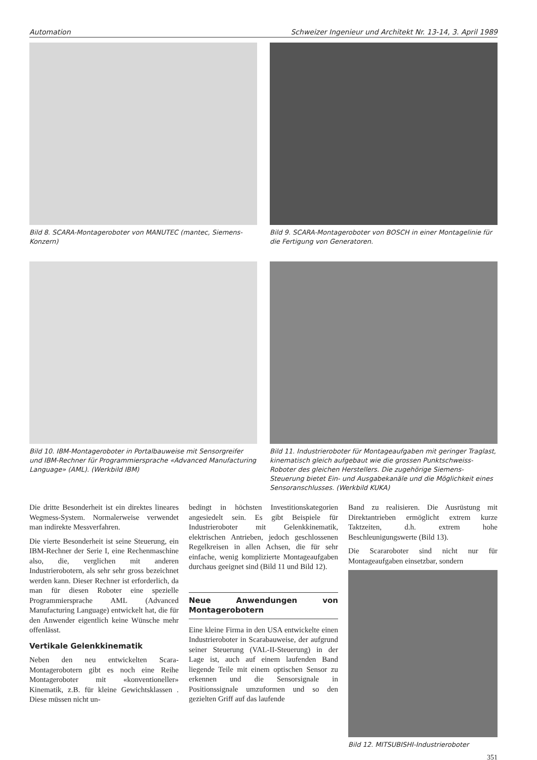Automation Schweizer Ingenieur und Architekt Nr. 13-14, 3. April 1989
Bild 8. SCARA-Montageroboter von MANUTEC (mantec, Siemens-Konzern)
Bild 9. SCARA-Montageroboter von BOSCH in einer Montagelinie für die Fertigung von Generatoren.
Bild 10. IBM-Montageroboter in Portalbauweise mit Sensorgreifer und IBM-Rechner für Programmiersprache «Advanced Manufacturing Language» (AML). (Werkbild IBM)
Bild 11. Industrieroboter für Montageaufgaben mit geringer Traglast, kinematisch gleich aufgebaut wie die grossen Punktschweiss-Roboter des gleichen Herstellers. Die zugehörige Siemens-Steuerung bietet Ein- und Ausgabekanäle und die Möglichkeit eines Sensoranschlusses. (Werkbild KUKA)
Die dritte Besonderheit ist ein direktes lineares Wegmess-System. Normalerweise verwendet man indirekte Messverfahren.
Die vierte Besonderheit ist seine Steuerung, ein IBM-Rechner der Serie I, eine Rechenmaschine also, die, verglichen mit anderen Industrierobotern, als sehr sehr gross bezeichnet werden kann. Dieser Rechner ist erforderlich, da man für diesen Roboter eine spezielle Programmiersprache AML (Advanced Manufacturing Language) entwickelt hat, die für den Anwender eigentlich keine Wünsche mehr offenlässt.
Vertikale Gelenkkinematik
Neben den neu entwickelten Scara-Montagerobotern gibt es noch eine Reihe Montageroboter mit «konventioneller» Kinematik, z.B. für kleine Gewichtsklassen . Diese müssen nicht un-
bedingt in höchsten Investitionskategorien angesiedelt sein. Es gibt Beispiele für Industrieroboter mit Gelenkkinematik, elektrischen Antrieben, jedoch geschlossenen Regelkreisen in allen Achsen, die für sehr einfache, wenig komplizierte Montageaufgaben durchaus geeignet sind (Bild 11 und Bild 12).
Neue Anwendungen von Montagerobotern
Eine kleine Firma in den USA entwickelte einen Industrieroboter in Scarabauweise, der aufgrund seiner Steuerung (VAL-II-Steuerung) in der Lage ist, auch auf einem laufenden Band liegende Teile mit einem optischen Sensor zu erkennen und die Sensorsignale in Positionssignale umzuformen und so den gezielten Griff auf das laufende
Band zu realisieren. Die Ausrüstung mit Direktantrieben ermöglicht extrem kurze Taktzeiten, d.h. extrem hohe Beschleunigungswerte (Bild 13).
Die Scararoboter sind nicht nur für Montageaufgaben einsetzbar, sondern
Bild 12. MITSUBISHI-Industrieroboter
351